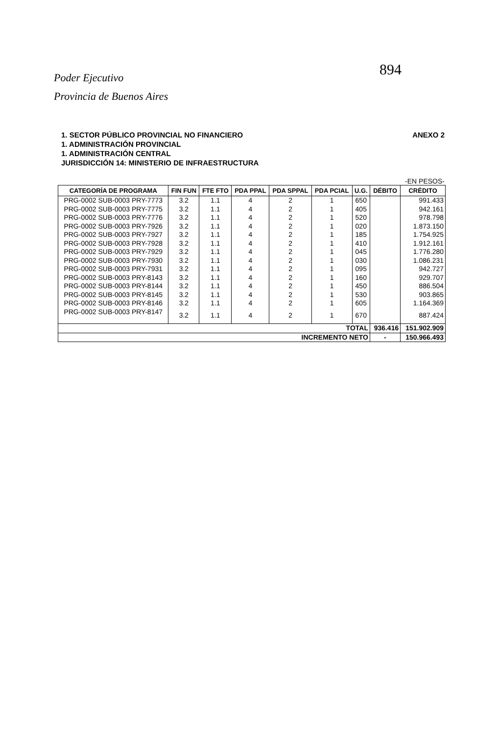894
Poder Ejecutivo
Provincia de Buenos Aires
1. SECTOR PÚBLICO PROVINCIAL NO FINANCIERO
1. ADMINISTRACIÓN PROVINCIAL
1. ADMINISTRACIÓN CENTRAL
JURISDICCIÓN 14: MINISTERIO DE INFRAESTRUCTURA
ANEXO 2
-EN PESOS-
| CATEGORÍA DE PROGRAMA | FIN FUN | FTE FTO | PDA PPAL | PDA SPPAL | PDA PCIAL | U.G. | DÉBITO | CRÉDITO |
| --- | --- | --- | --- | --- | --- | --- | --- | --- |
| PRG-0002 SUB-0003 PRY-7773 | 3.2 | 1.1 | 4 | 2 | 1 | 650 | | 991.433 |
| PRG-0002 SUB-0003 PRY-7775 | 3.2 | 1.1 | 4 | 2 | 1 | 405 | | 942.161 |
| PRG-0002 SUB-0003 PRY-7776 | 3.2 | 1.1 | 4 | 2 | 1 | 520 | | 978.798 |
| PRG-0002 SUB-0003 PRY-7926 | 3.2 | 1.1 | 4 | 2 | 1 | 020 | | 1.873.150 |
| PRG-0002 SUB-0003 PRY-7927 | 3.2 | 1.1 | 4 | 2 | 1 | 185 | | 1.754.925 |
| PRG-0002 SUB-0003 PRY-7928 | 3.2 | 1.1 | 4 | 2 | 1 | 410 | | 1.912.161 |
| PRG-0002 SUB-0003 PRY-7929 | 3.2 | 1.1 | 4 | 2 | 1 | 045 | | 1.776.280 |
| PRG-0002 SUB-0003 PRY-7930 | 3.2 | 1.1 | 4 | 2 | 1 | 030 | | 1.086.231 |
| PRG-0002 SUB-0003 PRY-7931 | 3.2 | 1.1 | 4 | 2 | 1 | 095 | | 942.727 |
| PRG-0002 SUB-0003 PRY-8143 | 3.2 | 1.1 | 4 | 2 | 1 | 160 | | 929.707 |
| PRG-0002 SUB-0003 PRY-8144 | 3.2 | 1.1 | 4 | 2 | 1 | 450 | | 886.504 |
| PRG-0002 SUB-0003 PRY-8145 | 3.2 | 1.1 | 4 | 2 | 1 | 530 | | 903.865 |
| PRG-0002 SUB-0003 PRY-8146 | 3.2 | 1.1 | 4 | 2 | 1 | 605 | | 1.164.369 |
| PRG-0002 SUB-0003 PRY-8147 | 3.2 | 1.1 | 4 | 2 | 1 | 670 | | 887.424 |
| TOTAL | | | | | | | 936.416 | 151.902.909 |
| INCREMENTO NETO | | | | | | | - | 150.966.493 |